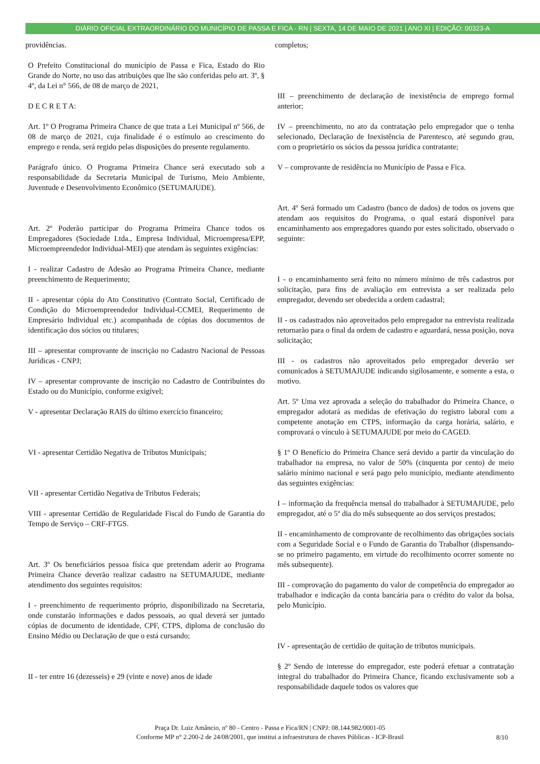DIÁRIO OFICIAL EXTRAORDINÁRIO DO MUNICÍPIO DE PASSA E FICA - RN | SEXTA, 14 DE MAIO DE 2021 | ANO XI | EDIÇÃO: 00323-A
providências.
O Prefeito Constitucional do município de Passa e Fica, Estado do Rio Grande do Norte, no uso das atribuições que lhe são conferidas pelo art. 3º, § 4º, da Lei n° 566, de 08 de março de 2021,
D E C R E T A:
Art. 1º O Programa Primeira Chance de que trata a Lei Municipal nº 566, de 08 de março de 2021, cuja finalidade é o estímulo ao crescimento do emprego e renda, será regido pelas disposições do presente regulamento.
Parágrafo único. O Programa Primeira Chance será executado sob a responsabilidade da Secretaria Municipal de Turismo, Meio Ambiente, Juventude e Desenvolvimento Econômico (SETUMAJUDE).
Art. 2º Poderão participar do Programa Primeira Chance todos os Empregadores (Sociedade Ltda., Empresa Individual, Microempresa/EPP, Microempreendedor Individual-MEI) que atendam às seguintes exigências:
I - realizar Cadastro de Adesão ao Programa Primeira Chance, mediante preenchimento de Requerimento;
II - apresentar cópia do Ato Constitutivo (Contrato Social, Certificado de Condição do Microempreendedor Individual-CCMEI, Requerimento de Empresário Individual etc.) acompanhada de cópias dos documentos de identificação dos sócios ou titulares;
III – apresentar comprovante de inscrição no Cadastro Nacional de Pessoas Jurídicas - CNPJ;
IV – apresentar comprovante de inscrição no Cadastro de Contribuintes do Estado ou do Município, conforme exigível;
V - apresentar Declaração RAIS do último exercício financeiro;
VI - apresentar Certidão Negativa de Tributos Municipais;
VII - apresentar Certidão Negativa de Tributos Federais;
VIII - apresentar Certidão de Regularidade Fiscal do Fundo de Garantia do Tempo de Serviço – CRF-FTGS.
Art. 3º Os beneficiários pessoa física que pretendam aderir ao Programa Primeira Chance deverão realizar cadastro na SETUMAJUDE, mediante atendimento dos seguintes requisitos:
I - preenchimento de requerimento próprio, disponibilizado na Secretaria, onde constarão informações e dados pessoais, ao qual deverá ser juntado cópias de documento de identidade, CPF, CTPS, diploma de conclusão do Ensino Médio ou Declaração de que o está cursando;
II - ter entre 16 (dezesseis) e 29 (vinte e nove) anos de idade
completos;
III – preenchimento de declaração de inexistência de emprego formal anterior;
IV – preenchimento, no ato da contratação pelo empregador que o tenha selecionado, Declaração de Inexistência de Parentesco, até segundo grau, com o proprietário os sócios da pessoa jurídica contratante;
V – comprovante de residência no Município de Passa e Fica.
Art. 4º Será formado um Cadastro (banco de dados) de todos os jovens que atendam aos requisitos do Programa, o qual estará disponível para encaminhamento aos empregadores quando por estes solicitado, observado o seguinte:
I - o encaminhamento será feito no número mínimo de três cadastros por solicitação, para fins de avaliação em entrevista a ser realizada pelo empregador, devendo ser obedecida a ordem cadastral;
II - os cadastrados não aproveitados pelo empregador na entrevista realizada retornarão para o final da ordem de cadastro e aguardará, nessa posição, nova solicitação;
III - os cadastros não aproveitados pelo empregador deverão ser comunicados à SETUMAJUDE indicando sigilosamente, e somente a esta, o motivo.
Art. 5º Uma vez aprovada a seleção do trabalhador do Primeira Chance, o empregador adotará as medidas de efetivação do registro laboral com a competente anotação em CTPS, informação da carga horária, salário, e comprovará o vínculo à SETUMAJUDE por meio do CAGED.
§ 1º O Benefício do Primeira Chance será devido a partir da vinculação do trabalhador na empresa, no valor de 50% (cinquenta por cento) de meio salário mínimo nacional e será pago pelo município, mediante atendimento das seguintes exigências:
I – informação da frequência mensal do trabalhador à SETUMAJUDE, pelo empregador, até o 5º dia do mês subsequente ao dos serviços prestados;
II - encaminhamento de comprovante de recolhimento das obrigações sociais com a Seguridade Social e o Fundo de Garantia do Trabalhor (dispensando-se no primeiro pagamento, em virtude do recolhimento ocorrer somente no mês subsequente).
III - comprovação do pagamento do valor de competência do empregador ao trabalhador e indicação da conta bancária para o crédito do valor da bolsa, pelo Município.
IV - apresentação de certidão de quitação de tributos municipais.
§ 2º Sendo de interesse do empregador, este poderá efetuar a contratação integral do trabalhador do Primeira Chance, ficando exclusivamente sob a responsabilidade daquele todos os valores que
Praça Dr. Luiz Amâncio, nº 80 - Centro - Passa e Fica/RN | CNPJ: 08.144.982/0001-05
Conforme MP n° 2.200-2 de 24/08/2001, que institui a infraestrutura de chaves Públicas - ICP-Brasil
8/10